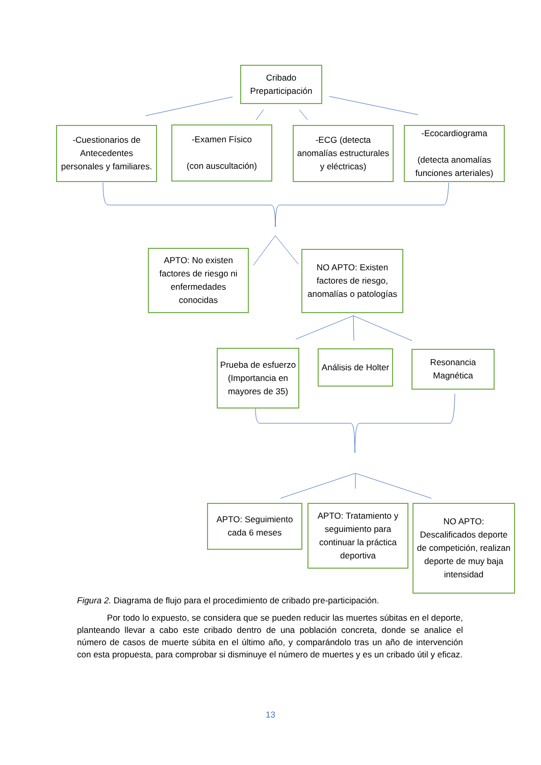Cribado Preparticipación
-Cuestionarios de Antecedentes personales y familiares.
-Examen Físico
(con auscultación)
-ECG (detecta anomalías estructurales y eléctricas)
-Ecocardiograma
(detecta anomalías funciones arteriales)
APTO: No existen factores de riesgo ni enfermedades conocidas
NO APTO: Existen factores de riesgo, anomalías o patologías
Prueba de esfuerzo (Importancia en mayores de 35)
Análisis de Holter
Resonancia Magnética
APTO: Seguimiento cada 6 meses
APTO: Tratamiento y seguimiento para continuar la práctica deportiva
NO APTO: Descalificados deporte de competición, realizan deporte de muy baja intensidad
Figura 2. Diagrama de flujo para el procedimiento de cribado pre-participación.
Por todo lo expuesto, se considera que se pueden reducir las muertes súbitas en el deporte, planteando llevar a cabo este cribado dentro de una población concreta, donde se analice el número de casos de muerte súbita en el último año, y comparándolo tras un año de intervención con esta propuesta, para comprobar si disminuye el número de muertes y es un cribado útil y eficaz.
13